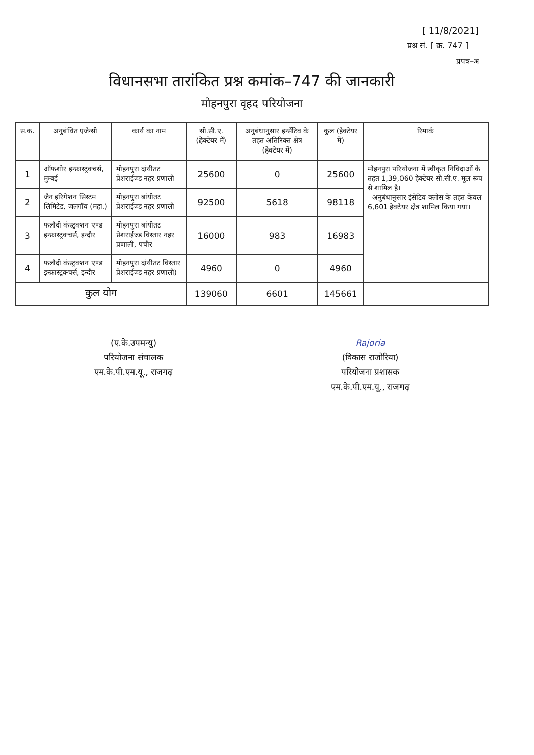[ 11/8/2021]
प्रश्न सं. [ क्र. 747 ]
प्रपत्र–अ
विधानसभा तारांकित प्रश्न कमांक–747 की जानकारी
मोहनपुरा वृहद परियोजना
| स.क. | अनुबंधित एजेन्सी | कार्य का नाम | सी.सी.ए. (हेक्टेयर में) | अनुबंधानुसार इन्सेंटिव के तहत अतिरिक्त क्षेत्र (हेक्टेयर में) | कुल (हेक्टेयर में) | रिमार्क |
| --- | --- | --- | --- | --- | --- | --- |
| 1 | ऑफशोर इन्फ्रास्ट्रक्चर्स, मुम्बई | मोहनपुरा दांयीतट प्रेशराईज्ड नहर प्रणाली | 25600 | 0 | 25600 | मोहनपुरा परियोजना में स्वीकृत निविदाओं के तहत 1,39,060 हेक्टेयर सी.सी.ए. मूल रूप से शामिल है। अनुबंधानुसार इंसेटिव क्लोस के तहत केवल 6,601 हेक्टेयर क्षेत्र शामिल किया गया। |
| 2 | जैन इरिगेशन सिस्टम लिमिटेड, जलगॉव (महा.) | मोहनपुरा बांयीतट प्रेशराईज्ड नहर प्रणाली | 92500 | 5618 | 98118 | |
| 3 | फलौदी कंस्ट्रक्शन एण्ड इन्फ्रास्ट्रक्चर्स, इन्दौर | मोहनपुरा बांयीतट प्रेशराईज्ड विस्तार नहर प्रणाली, पचौर | 16000 | 983 | 16983 | |
| 4 | फलौदी कंस्ट्रक्शन एण्ड इन्फ्रास्ट्रक्चर्स, इन्दौर | मोहनपुरा दांयीतट विस्तार प्रेशराईज्ड नहर प्रणाली) | 4960 | 0 | 4960 | |
| कुल योग | | | 139060 | 6601 | 145661 | |
(ए.के.उपमन्यु)
परियोजना संचालक
एम.के.पी.एम.यू., राजगढ़
Rajoria
(विकास राजोरिया)
परियोजना प्रशासक
एम.के.पी.एम.यू., राजगढ़